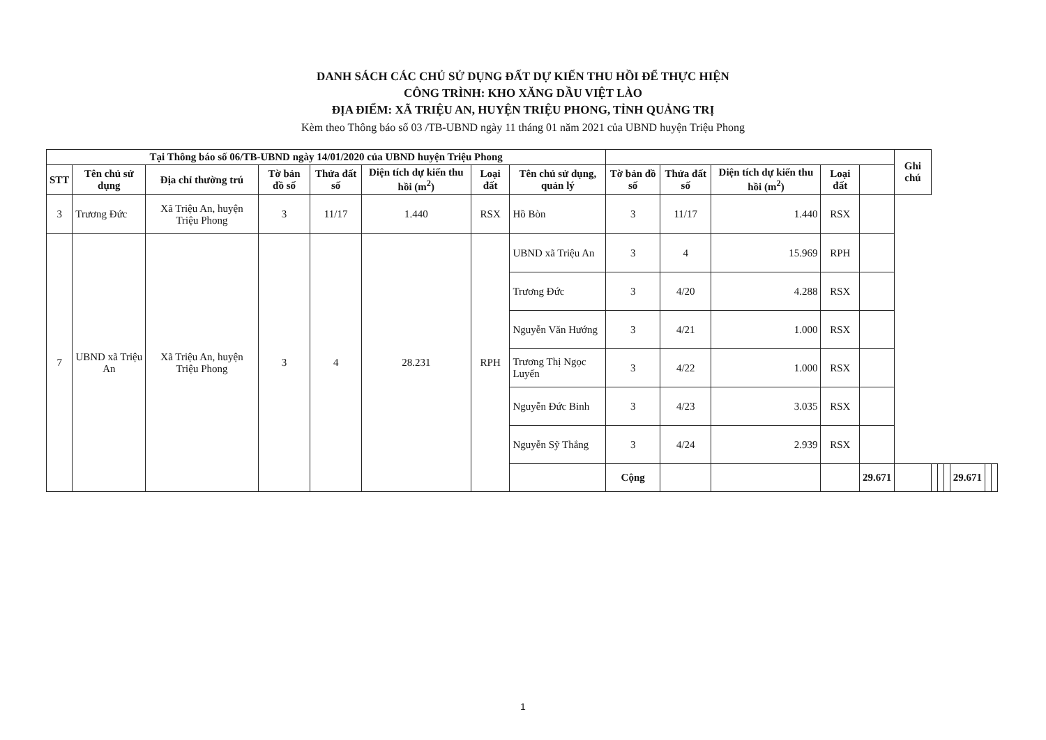DANH SÁCH CÁC CHỦ SỬ DỤNG ĐẤT DỰ KIẾN THU HỒI ĐỂ THỰC HIỆN
CÔNG TRÌNH: KHO XĂNG DẦU VIỆT LÀO
ĐỊA ĐIỂM: XÃ TRIỆU AN, HUYỆN TRIỆU PHONG, TỈNH QUẢNG TRỊ
Kèm theo Thông báo số 03 /TB-UBND ngày 11 tháng 01 năm 2021 của UBND huyện Triệu Phong
| Tại Thông báo số 06/TB-UBND ngày 14/01/2020 của UBND huyện Triệu Phong | | | | | | | | | | | | | Ghi chú | | | | | | |
| --- | --- | --- | --- | --- | --- | --- | --- | --- | --- | --- | --- | --- | --- | --- | --- | --- | --- | --- | --- |
| STT | Tên chủ sử dụng | Địa chỉ thường trú | Tờ bản đồ số | Thửa đất số | Diện tích dự kiến thu hồi (m<sup>2</sup>) | Loại đất | Tên chủ sử dụng, quản lý | Tờ bản đồ số | Thửa đất số | Diện tích dự kiến thu hồi (m<sup>2</sup>) | Loại đất | | | | | | | | |
| 3 | Trương Đức | Xã Triệu An, huyện Triệu Phong | 3 | 11/17 | 1.440 | RSX | Hồ Bòn | 3 | 11/17 | 1.440 | RSX | | | | | | | | |
| 7 | UBND xã Triệu An | Xã Triệu An, huyện Triệu Phong | 3 | 4 | 28.231 | RPH | UBND xã Triệu An | 3 | 4 | 15.969 | RPH | | | | | | | | |
| | | | | | | | Trương Đức | 3 | 4/20 | 4.288 | RSX | | | | | | | | |
| | | | | | | | Nguyễn Văn Hướng | 3 | 4/21 | 1.000 | RSX | | | | | | | | |
| | | | | | | | Trương Thị Ngọc Luyến | 3 | 4/22 | 1.000 | RSX | | | | | | | | |
| | | | | | | | Nguyễn Đức Binh | 3 | 4/23 | 3.035 | RSX | | | | | | | | |
| | | | | | | | Nguyễn Sỹ Thắng | 3 | 4/24 | 2.939 | RSX | | | | | | | | |
| | | | | | | | | Cộng | | | | 29.671 | | | | | 29.671 | | |
1